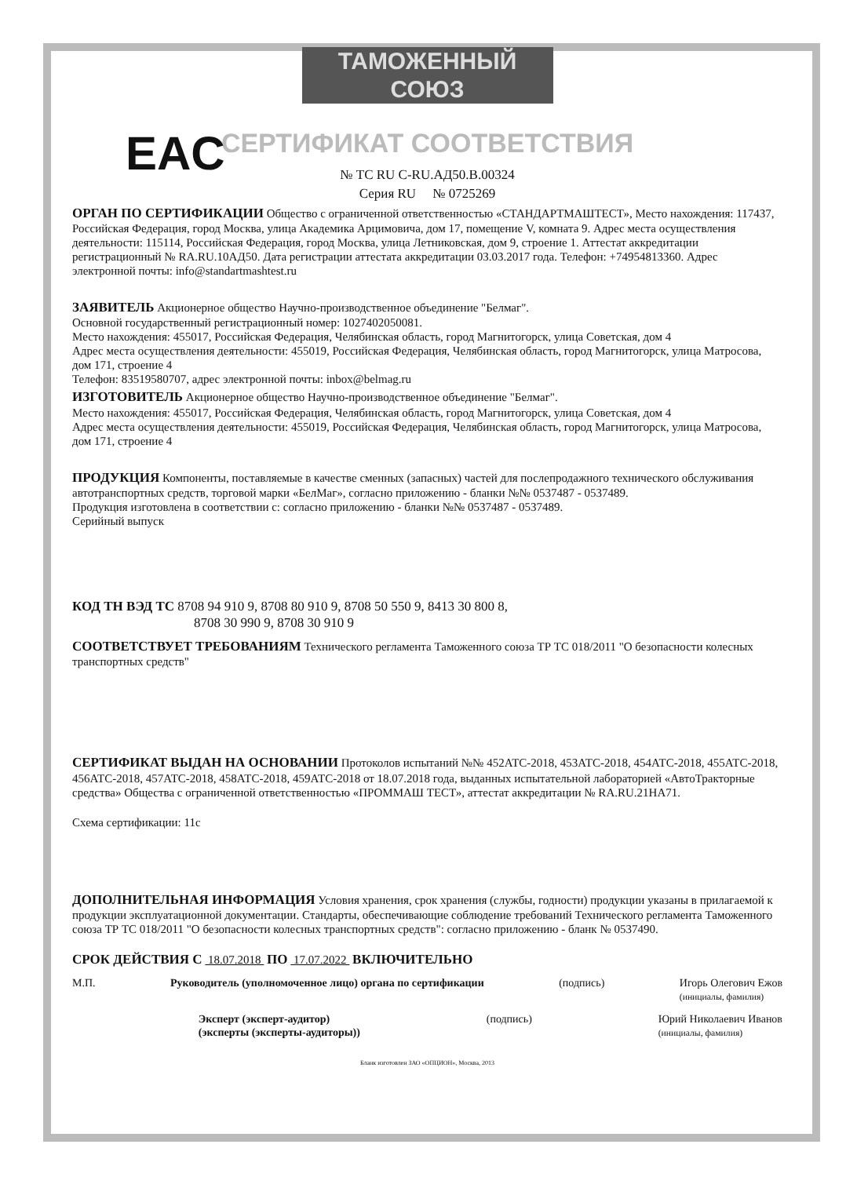ТАМОЖЕННЫЙ СОЮЗ
СЕРТИФИКАТ СООТВЕТСТВИЯ
EAC
№ ТС RU C-RU.АД50.В.00324
Серия RU № 0725269
ОРГАН ПО СЕРТИФИКАЦИИ Общество с ограниченной ответственностью «СТАНДАРТМАШТЕСТ», Место нахождения: 117437, Российская Федерация, город Москва, улица Академика Арцимовича, дом 17, помещение V, комната 9. Адрес места осуществления деятельности: 115114, Российская Федерация, город Москва, улица Летниковская, дом 9, строение 1. Аттестат аккредитации регистрационный № RA.RU.10АД50. Дата регистрации аттестата аккредитации 03.03.2017 года. Телефон: +74954813360. Адрес электронной почты: info@standartmashtest.ru
ЗАЯВИТЕЛЬ Акционерное общество Научно-производственное объединение "Белмаг".
Основной государственный регистрационный номер: 1027402050081.
Место нахождения: 455017, Российская Федерация, Челябинская область, город Магнитогорск, улица Советская, дом 4
Адрес места осуществления деятельности: 455019, Российская Федерация, Челябинская область, город Магнитогорск, улица Матросова, дом 171, строение 4
Телефон: 83519580707, адрес электронной почты: inbox@belmag.ru
ИЗГОТОВИТЕЛЬ Акционерное общество Научно-производственное объединение "Белмаг".
Место нахождения: 455017, Российская Федерация, Челябинская область, город Магнитогорск, улица Советская, дом 4
Адрес места осуществления деятельности: 455019, Российская Федерация, Челябинская область, город Магнитогорск, улица Матросова, дом 171, строение 4
ПРОДУКЦИЯ Компоненты, поставляемые в качестве сменных (запасных) частей для послепродажного технического обслуживания автотранспортных средств, торговой марки «БелМаг», согласно приложению - бланки №№ 0537487 - 0537489.
Продукция изготовлена в соответствии с: согласно приложению - бланки №№ 0537487 - 0537489.
Серийный выпуск
КОД ТН ВЭД ТС 8708 94 910 9, 8708 80 910 9, 8708 50 550 9, 8413 30 800 8,
8708 30 990 9, 8708 30 910 9
СООТВЕТСТВУЕТ ТРЕБОВАНИЯМ Технического регламента Таможенного союза ТР ТС 018/2011 "О безопасности колесных транспортных средств"
СЕРТИФИКАТ ВЫДАН НА ОСНОВАНИИ Протоколов испытаний №№ 452АТС-2018, 453АТС-2018, 454АТС-2018, 455АТС-2018, 456АТС-2018, 457АТС-2018, 458АТС-2018, 459АТС-2018 от 18.07.2018 года, выданных испытательной лабораторией «АвтоТракторные средства» Общества с ограниченной ответственностью «ПРОММАШ ТЕСТ», аттестат аккредитации № RA.RU.21НА71.
Схема сертификации: 11с
ДОПОЛНИТЕЛЬНАЯ ИНФОРМАЦИЯ Условия хранения, срок хранения (службы, годности) продукции указаны в прилагаемой к продукции эксплуатационной документации. Стандарты, обеспечивающие соблюдение требований Технического регламента Таможенного союза ТР ТС 018/2011 "О безопасности колесных транспортных средств": согласно приложению - бланк № 0537490.
СРОК ДЕЙСТВИЯ С 18.07.2018 ПО 17.07.2022 ВКЛЮЧИТЕЛЬНО
М.П. Руководитель (уполномоченное лицо) органа по сертификации (подпись) Игорь Олегович Ежов
(инициалы, фамилия)
Эксперт (эксперт-аудитор)
(эксперты (эксперты-аудиторы)) (подпись) Юрий Николаевич Иванов
(инициалы, фамилия)
Бланк изготовлен ЗАО «ОПЦИОН», Москва, 2013